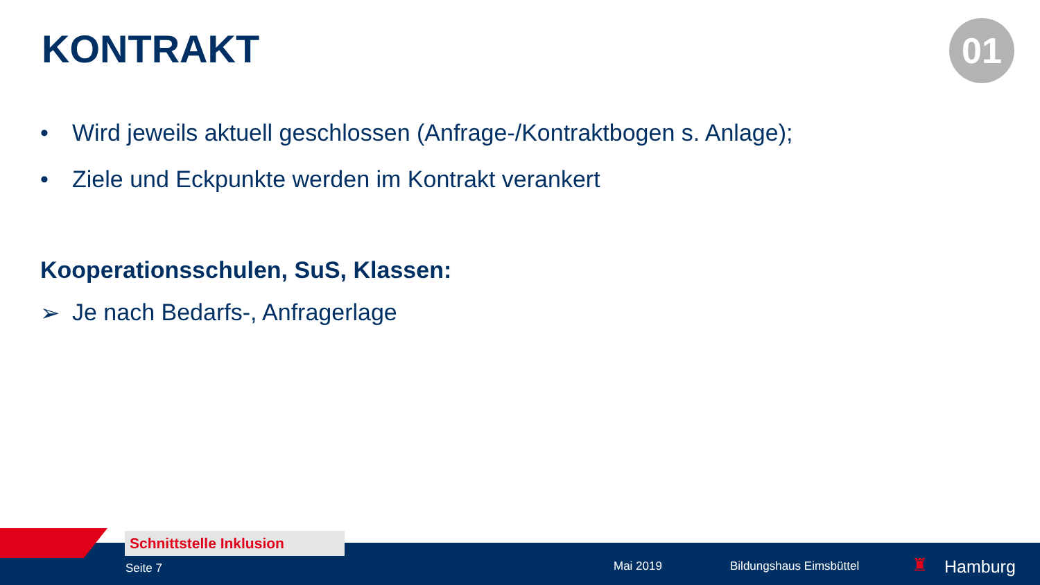KONTRAKT 01
• Wird jeweils aktuell geschlossen (Anfrage-/Kontraktbogen s. Anlage);
• Ziele und Eckpunkte werden im Kontrakt verankert
Kooperationsschulen, SuS, Klassen:
➢ Je nach Bedarfs-, Anfragerlage
Schnittstelle Inklusion
Seite 7 Mai 2019 Bildungshaus Eimsbüttel ♜ Hamburg